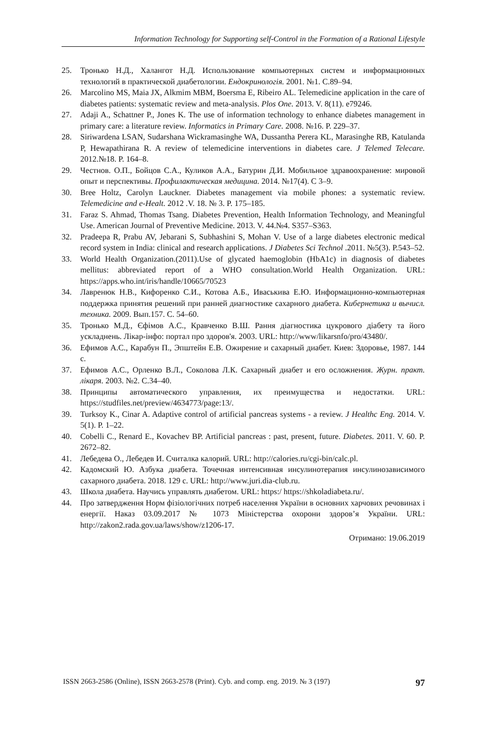Information Technology for Supporting self-Control in the Formation of a Rational Lifestyle
25. Тронько Н.Д., Халангот Н.Д. Использование компьютерных систем и информационных технологий в практической диабетологии. Ендокринологія. 2001. №1. С.89–94.
26. Marcolino MS, Maia JX, Alkmim MBM, Boersma E, Ribeiro AL. Telemedicine application in the care of diabetes patients: systematic review and meta-analysis. Plos One. 2013. V. 8(11). e79246.
27. Adaji A., Schattner P., Jones K. The use of information technology to enhance diabetes management in primary care: a literature review. Informatics in Primary Care. 2008. №16. P. 229–37.
28. Siriwardena LSAN, Sudarshana Wickramasinghe WA, Dussantha Perera KL, Marasinghe RB, Katulanda P, Hewapathirana R. A review of telemedicine interventions in diabetes care. J Telemed Telecare. 2012.№18. P. 164–8.
29. Честнов. О.П., Бойцов С.А., Куликов А.А., Батурин Д.И. Мобильное здравоохранение: мировой опыт и перспективы. Профилактическая медицина. 2014. №17(4). С 3–9.
30. Bree Holtz, Carolyn Lauckner. Diabetes management via mobile phones: a systematic review. Telemedicine and e-Healt. 2012 .V. 18. № 3. P. 175–185.
31. Faraz S. Ahmad, Thomas Tsang. Diabetes Prevention, Health Information Technology, and Meaningful Use. American Journal of Preventive Medicine. 2013. V. 44.№4. S357–S363.
32. Pradeepa R, Prabu AV, Jebarani S, Subhashini S, Mohan V. Use of a large diabetes electronic medical record system in India: clinical and research applications. J Diabetes Sci Technol .2011. №5(3). P.543–52.
33. World Health Organization.(2011).Use of glycated haemoglobin (HbA1c) in diagnosis of diabetes mellitus: abbreviated report of a WHO consultation.World Health Organization. URL: https://apps.who.int/iris/handle/10665/70523
34. Лавренюк Н.В., Кифоренко С.И., Котова А.Б., Иваськива Е.Ю. Информационно-компьютерная поддержка принятия решений при ранней диагностике сахарного диабета. Кибернетика и вычисл. техника. 2009. Вып.157. С. 54–60.
35. Тронько М.Д., Єфімов А.С., Кравченко В.Ш. Рання діагностика цукрового діабету та його ускладнень. Лікар-інфо: портал про здоров'я. 2003. URL: http://www/likarsnfo/pro/43480/.
36. Ефимов А.С., Карабун П., Эпштейн Е.В. Ожирение и сахарный диабет. Киев: Здоровье, 1987. 144 с.
37. Ефимов А.С., Орленко В.Л., Соколова Л.К. Сахарный диабет и его осложнения. Журн. практ. лікаря. 2003. №2. С.34–40.
38. Принципы автоматического управления, их преимущества и недостатки. URL: https://studfiles.net/preview/4634773/page:13/.
39. Turksoy K., Cinar A. Adaptive control of artificial pancreas systems - a review. J Healthc Eng. 2014. V. 5(1). P. 1–22.
40. Cobelli C., Renard E., Kovachev BP. Artificial pancreas : past, present, future. Diabetes. 2011. V. 60. P. 2672–82.
41. Лебедева О., Лебедев И. Считалка калорий. URL: http://calories.ru/cgi-bin/calc.pl.
42. Кадомский Ю. Азбука диабета. Точечная интенсивная инсулинотерапия инсулинозависимого сахарного диабета. 2018. 129 с. URL: http://www.juri.dia-club.ru.
43. Школа диабета. Научись управлять диабетом. URL: https:/ https://shkoladiabeta.ru/.
44. Про затвердження Норм фізіологічних потреб населення України в основних харчових речовинах і енергії. Наказ 03.09.2017 № 1073 Міністерства охорони здоров’я України. URL: http://zakon2.rada.gov.ua/laws/show/z1206-17.
Отримано: 19.06.2019
ISSN 2663-2586 (Online), ISSN 2663-2578 (Print). Cyb. and comp. eng. 2019. № 3 (197) 97